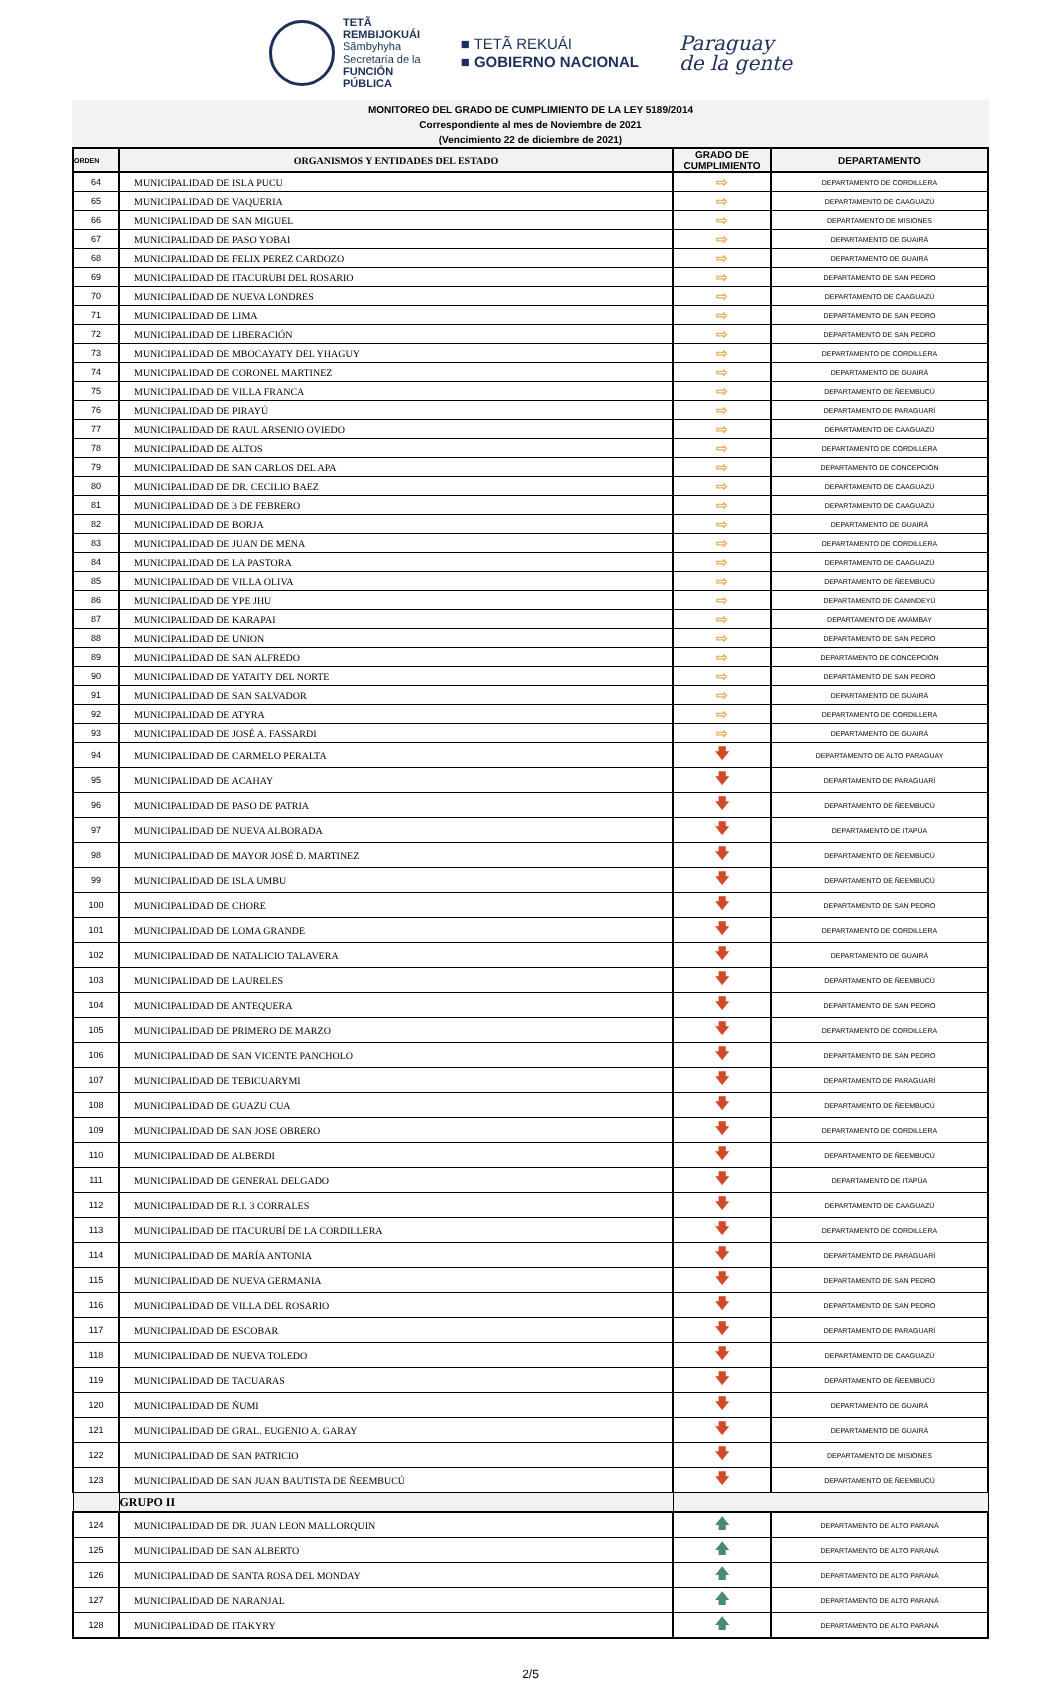TETÃ
REMBIJOKUÁI
Sãmbyhyha
Secretaría de la
FUNCIÓN
PÚBLICA
■ TETÃ REKUÁI
■ GOBIERNO NACIONAL
Paraguay
de la gente
MONITOREO DEL GRADO DE CUMPLIMIENTO DE LA LEY 5189/2014
Correspondiente al mes de Noviembre de 2021
(Vencimiento 22 de diciembre de 2021)
| ORDEN | ORGANISMOS Y ENTIDADES DEL ESTADO | GRADO DE CUMPLIMIENTO | DEPARTAMENTO |
| --- | --- | --- | --- |
| 64 | MUNICIPALIDAD DE ISLA PUCU | ⇨ | DEPARTAMENTO DE CORDILLERA |
| 65 | MUNICIPALIDAD DE VAQUERIA | ⇨ | DEPARTAMENTO DE CAAGUAZÚ |
| 66 | MUNICIPALIDAD DE SAN MIGUEL | ⇨ | DEPARTAMENTO DE MISIONES |
| 67 | MUNICIPALIDAD DE PASO YOBAI | ⇨ | DEPARTAMENTO DE GUAIRÁ |
| 68 | MUNICIPALIDAD DE FELIX PEREZ CARDOZO | ⇨ | DEPARTAMENTO DE GUAIRÁ |
| 69 | MUNICIPALIDAD DE ITACURUBI DEL ROSARIO | ⇨ | DEPARTAMENTO DE SAN PEDRO |
| 70 | MUNICIPALIDAD DE NUEVA LONDRES | ⇨ | DEPARTAMENTO DE CAAGUAZÚ |
| 71 | MUNICIPALIDAD DE LIMA | ⇨ | DEPARTAMENTO DE SAN PEDRO |
| 72 | MUNICIPALIDAD DE LIBERACIÓN | ⇨ | DEPARTAMENTO DE SAN PEDRO |
| 73 | MUNICIPALIDAD DE MBOCAYATY DEL YHAGUY | ⇨ | DEPARTAMENTO DE CORDILLERA |
| 74 | MUNICIPALIDAD DE CORONEL MARTINEZ | ⇨ | DEPARTAMENTO DE GUAIRÁ |
| 75 | MUNICIPALIDAD DE VILLA FRANCA | ⇨ | DEPARTAMENTO DE ÑEEMBUCÚ |
| 76 | MUNICIPALIDAD DE PIRAYÚ | ⇨ | DEPARTAMENTO DE PARAGUARÍ |
| 77 | MUNICIPALIDAD DE RAUL ARSENIO OVIEDO | ⇨ | DEPARTAMENTO DE CAAGUAZÚ |
| 78 | MUNICIPALIDAD DE ALTOS | ⇨ | DEPARTAMENTO DE CORDILLERA |
| 79 | MUNICIPALIDAD DE SAN CARLOS DEL APA | ⇨ | DEPARTAMENTO DE CONCEPCIÓN |
| 80 | MUNICIPALIDAD DE DR. CECILIO BAEZ | ⇨ | DEPARTAMENTO DE CAAGUAZÚ |
| 81 | MUNICIPALIDAD DE 3 DE FEBRERO | ⇨ | DEPARTAMENTO DE CAAGUAZÚ |
| 82 | MUNICIPALIDAD DE BORJA | ⇨ | DEPARTAMENTO DE GUAIRÁ |
| 83 | MUNICIPALIDAD DE JUAN DE MENA | ⇨ | DEPARTAMENTO DE CORDILLERA |
| 84 | MUNICIPALIDAD DE LA PASTORA | ⇨ | DEPARTAMENTO DE CAAGUAZÚ |
| 85 | MUNICIPALIDAD DE VILLA OLIVA | ⇨ | DEPARTAMENTO DE ÑEEMBUCÚ |
| 86 | MUNICIPALIDAD DE YPE JHU | ⇨ | DEPARTAMENTO DE CANINDEYÚ |
| 87 | MUNICIPALIDAD DE KARAPAI | ⇨ | DEPARTAMENTO DE AMAMBAY |
| 88 | MUNICIPALIDAD DE UNION | ⇨ | DEPARTAMENTO DE SAN PEDRO |
| 89 | MUNICIPALIDAD DE SAN ALFREDO | ⇨ | DEPARTAMENTO DE CONCEPCIÓN |
| 90 | MUNICIPALIDAD DE YATAITY DEL NORTE | ⇨ | DEPARTAMENTO DE SAN PEDRO |
| 91 | MUNICIPALIDAD DE SAN SALVADOR | ⇨ | DEPARTAMENTO DE GUAIRÁ |
| 92 | MUNICIPALIDAD DE ATYRA | ⇨ | DEPARTAMENTO DE CORDILLERA |
| 93 | MUNICIPALIDAD DE JOSÉ A. FASSARDI | ⇨ | DEPARTAMENTO DE GUAIRÁ |
| 94 | MUNICIPALIDAD DE CARMELO PERALTA | 🡇 | DEPARTAMENTO DE ALTO PARAGUAY |
| 95 | MUNICIPALIDAD DE ACAHAY | 🡇 | DEPARTAMENTO DE PARAGUARÍ |
| 96 | MUNICIPALIDAD DE PASO DE PATRIA | 🡇 | DEPARTAMENTO DE ÑEEMBUCÚ |
| 97 | MUNICIPALIDAD DE NUEVA ALBORADA | 🡇 | DEPARTAMENTO DE ITAPÚA |
| 98 | MUNICIPALIDAD DE MAYOR JOSÉ D. MARTINEZ | 🡇 | DEPARTAMENTO DE ÑEEMBUCÚ |
| 99 | MUNICIPALIDAD DE ISLA UMBU | 🡇 | DEPARTAMENTO DE ÑEEMBUCÚ |
| 100 | MUNICIPALIDAD DE CHORE | 🡇 | DEPARTAMENTO DE SAN PEDRO |
| 101 | MUNICIPALIDAD DE LOMA GRANDE | 🡇 | DEPARTAMENTO DE CORDILLERA |
| 102 | MUNICIPALIDAD DE NATALICIO TALAVERA | 🡇 | DEPARTAMENTO DE GUAIRÁ |
| 103 | MUNICIPALIDAD DE LAURELES | 🡇 | DEPARTAMENTO DE ÑEEMBUCÚ |
| 104 | MUNICIPALIDAD DE ANTEQUERA | 🡇 | DEPARTAMENTO DE SAN PEDRO |
| 105 | MUNICIPALIDAD DE PRIMERO DE MARZO | 🡇 | DEPARTAMENTO DE CORDILLERA |
| 106 | MUNICIPALIDAD DE SAN VICENTE PANCHOLO | 🡇 | DEPARTAMENTO DE SAN PEDRO |
| 107 | MUNICIPALIDAD DE TEBICUARYMI | 🡇 | DEPARTAMENTO DE PARAGUARÍ |
| 108 | MUNICIPALIDAD DE GUAZU CUA | 🡇 | DEPARTAMENTO DE ÑEEMBUCÚ |
| 109 | MUNICIPALIDAD DE SAN JOSE OBRERO | 🡇 | DEPARTAMENTO DE CORDILLERA |
| 110 | MUNICIPALIDAD DE ALBERDI | 🡇 | DEPARTAMENTO DE ÑEEMBUCÚ |
| 111 | MUNICIPALIDAD DE GENERAL DELGADO | 🡇 | DEPARTAMENTO DE ITAPÚA |
| 112 | MUNICIPALIDAD DE R.I. 3 CORRALES | 🡇 | DEPARTAMENTO DE CAAGUAZÚ |
| 113 | MUNICIPALIDAD DE ITACURUBÍ DE LA CORDILLERA | 🡇 | DEPARTAMENTO DE CORDILLERA |
| 114 | MUNICIPALIDAD DE MARÍA ANTONIA | 🡇 | DEPARTAMENTO DE PARAGUARÍ |
| 115 | MUNICIPALIDAD DE NUEVA GERMANIA | 🡇 | DEPARTAMENTO DE SAN PEDRO |
| 116 | MUNICIPALIDAD DE VILLA DEL ROSARIO | 🡇 | DEPARTAMENTO DE SAN PEDRO |
| 117 | MUNICIPALIDAD DE ESCOBAR | 🡇 | DEPARTAMENTO DE PARAGUARÍ |
| 118 | MUNICIPALIDAD DE NUEVA TOLEDO | 🡇 | DEPARTAMENTO DE CAAGUAZÚ |
| 119 | MUNICIPALIDAD DE TACUARAS | 🡇 | DEPARTAMENTO DE ÑEEMBUCÚ |
| 120 | MUNICIPALIDAD DE ÑUMI | 🡇 | DEPARTAMENTO DE GUAIRÁ |
| 121 | MUNICIPALIDAD DE GRAL. EUGENIO A. GARAY | 🡇 | DEPARTAMENTO DE GUAIRÁ |
| 122 | MUNICIPALIDAD DE SAN PATRICIO | 🡇 | DEPARTAMENTO DE MISIONES |
| 123 | MUNICIPALIDAD DE SAN JUAN BAUTISTA DE ÑEEMBUCÚ | 🡇 | DEPARTAMENTO DE ÑEEMBUCÚ |
| | GRUPO II | | |
| 124 | MUNICIPALIDAD DE DR. JUAN LEON MALLORQUIN | 🡅 | DEPARTAMENTO DE ALTO PARANÁ |
| 125 | MUNICIPALIDAD DE SAN ALBERTO | 🡅 | DEPARTAMENTO DE ALTO PARANÁ |
| 126 | MUNICIPALIDAD DE SANTA ROSA DEL MONDAY | 🡅 | DEPARTAMENTO DE ALTO PARANÁ |
| 127 | MUNICIPALIDAD DE NARANJAL | 🡅 | DEPARTAMENTO DE ALTO PARANÁ |
| 128 | MUNICIPALIDAD DE ITAKYRY | 🡅 | DEPARTAMENTO DE ALTO PARANÁ |
2/5